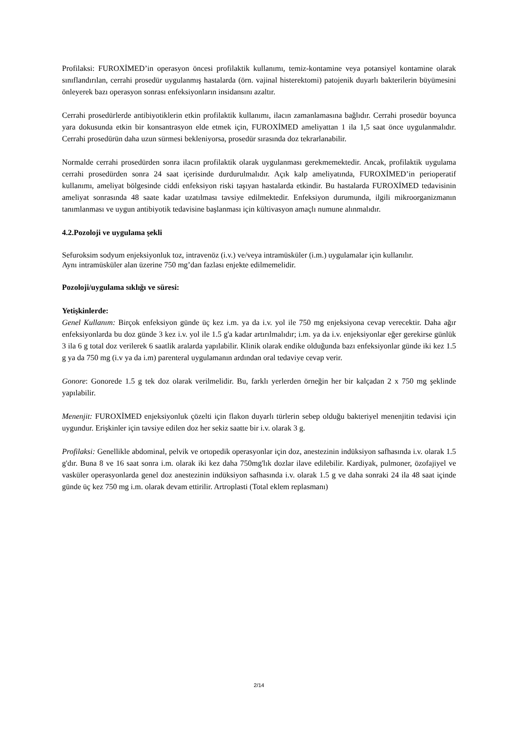Profilaksi: FUROXİMED’in operasyon öncesi profilaktik kullanımı, temiz-kontamine veya potansiyel kontamine olarak sınıflandırılan, cerrahi prosedür uygulanmış hastalarda (örn. vajinal histerektomi) patojenik duyarlı bakterilerin büyümesini önleyerek bazı operasyon sonrası enfeksiyonların insidansını azaltır.
Cerrahi prosedürlerde antibiyotiklerin etkin profilaktik kullanımı, ilacın zamanlamasına bağlıdır. Cerrahi prosedür boyunca yara dokusunda etkin bir konsantrasyon elde etmek için, FUROXİMED ameliyattan 1 ila 1,5 saat önce uygulanmalıdır. Cerrahi prosedürün daha uzun sürmesi bekleniyorsa, prosedür sırasında doz tekrarlanabilir.
Normalde cerrahi prosedürden sonra ilacın profilaktik olarak uygulanması gerekmemektedir. Ancak, profilaktik uygulama cerrahi prosedürden sonra 24 saat içerisinde durdurulmalıdır. Açık kalp ameliyatında, FUROXİMED’in perioperatif kullanımı, ameliyat bölgesinde ciddi enfeksiyon riski taşıyan hastalarda etkindir. Bu hastalarda FUROXİMED tedavisinin ameliyat sonrasında 48 saate kadar uzatılması tavsiye edilmektedir. Enfeksiyon durumunda, ilgili mikroorganizmanın tanımlanması ve uygun antibiyotik tedavisine başlanması için kültivasyon amaçlı numune alınmalıdır.
4.2.Pozoloji ve uygulama şekli
Sefuroksim sodyum enjeksiyonluk toz, intravenöz (i.v.) ve/veya intramüsküler (i.m.) uygulamalar için kullanılır.
Aynı intramüsküler alan üzerine 750 mg’dan fazlası enjekte edilmemelidir.
Pozoloji/uygulama sıklığı ve süresi:
Yetişkinlerde:
Genel Kullanım: Birçok enfeksiyon günde üç kez i.m. ya da i.v. yol ile 750 mg enjeksiyona cevap verecektir. Daha ağır enfeksiyonlarda bu doz günde 3 kez i.v. yol ile 1.5 g'a kadar artırılmalıdır; i.m. ya da i.v. enjeksiyonlar eğer gerekirse günlük 3 ila 6 g total doz verilerek 6 saatlik aralarda yapılabilir. Klinik olarak endike olduğunda bazı enfeksiyonlar günde iki kez 1.5 g ya da 750 mg (i.v ya da i.m) parenteral uygulamanın ardından oral tedaviye cevap verir.
Gonore: Gonorede 1.5 g tek doz olarak verilmelidir. Bu, farklı yerlerden örneğin her bir kalçadan 2 x 750 mg şeklinde yapılabilir.
Menenjit: FUROXİMED enjeksiyonluk çözelti için flakon duyarlı türlerin sebep olduğu bakteriyel menenjitin tedavisi için uygundur. Erişkinler için tavsiye edilen doz her sekiz saatte bir i.v. olarak 3 g.
Profilaksi: Genellikle abdominal, pelvik ve ortopedik operasyonlar için doz, anestezinin indüksiyon safhasında i.v. olarak 1.5 g'dır. Buna 8 ve 16 saat sonra i.m. olarak iki kez daha 750mg'lık dozlar ilave edilebilir. Kardiyak, pulmoner, özofajiyel ve vasküler operasyonlarda genel doz anestezinin indüksiyon safhasında i.v. olarak 1.5 g ve daha sonraki 24 ila 48 saat içinde günde üç kez 750 mg i.m. olarak devam ettirilir. Artroplasti (Total eklem replasmanı)
2/14